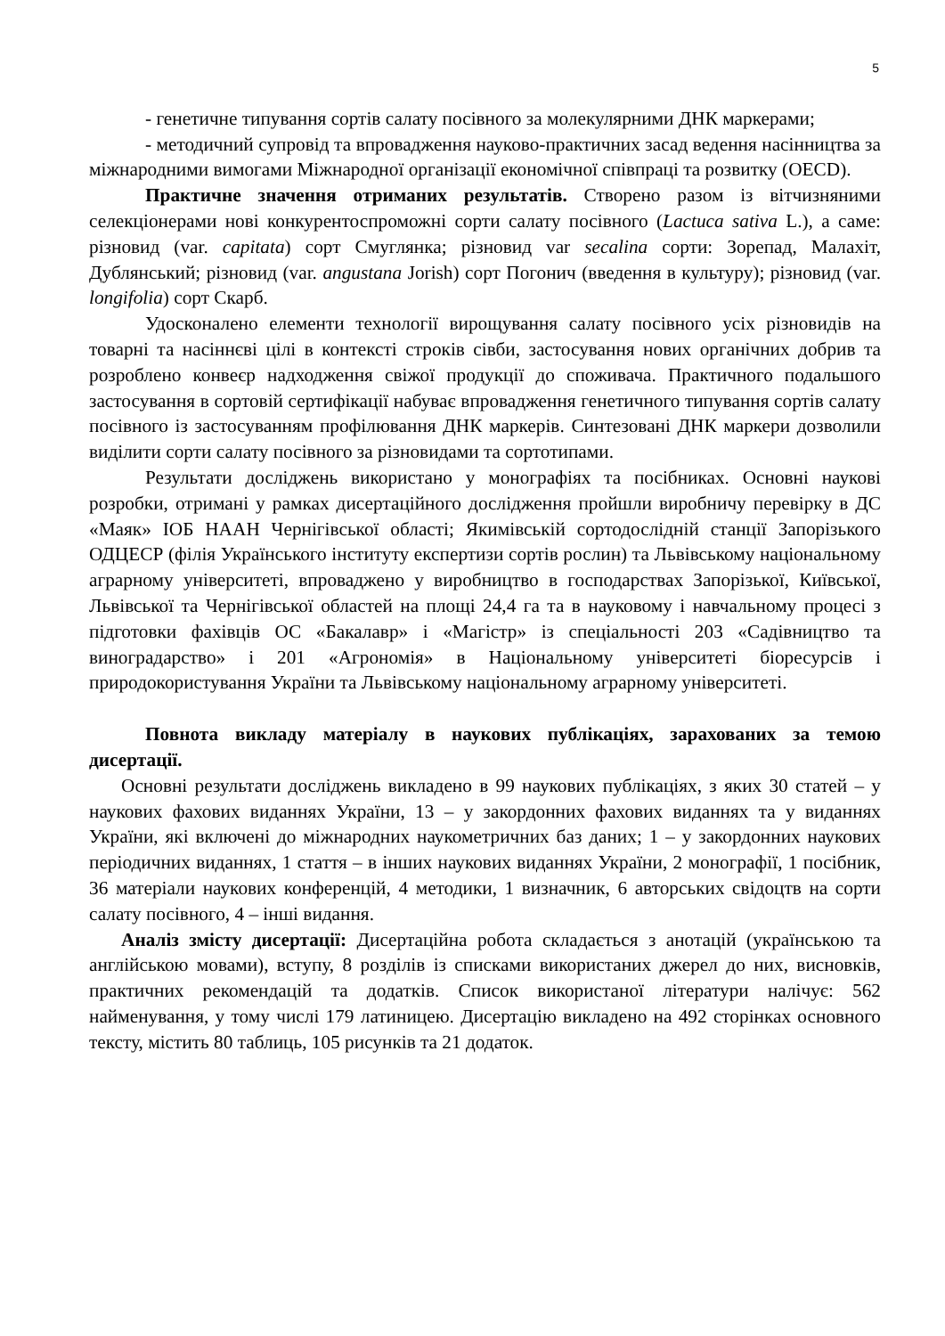5
- генетичне типування сортів салату посівного за молекулярними ДНК маркерами;
- методичний супровід та впровадження науково-практичних засад ведення насінництва за міжнародними вимогами Міжнародної організації економічної співпраці та розвитку (OECD).
Практичне значення отриманих результатів. Створено разом із вітчизняними селекціонерами нові конкурентоспроможні сорти салату посівного (Lactuca sativa L.), а саме: різновид (var. capitata) сорт Смуглянка; різновид var secalina сорти: Зорепад, Малахіт, Дублянський; різновид (var. angustana Jorish) сорт Погонич (введення в культуру); різновид (var. longifolia) сорт Скарб.
Удосконалено елементи технології вирощування салату посівного усіх різновидів на товарні та насіннєві цілі в контексті строків сівби, застосування нових органічних добрив та розроблено конвеєр надходження свіжої продукції до споживача. Практичного подальшого застосування в сортовій сертифікації набуває впровадження генетичного типування сортів салату посівного із застосуванням профілювання ДНК маркерів. Синтезовані ДНК маркери дозволили виділити сорти салату посівного за різновидами та сортотипами.
Результати досліджень використано у монографіях та посібниках. Основні наукові розробки, отримані у рамках дисертаційного дослідження пройшли виробничу перевірку в ДС «Маяк» ІОБ НААН Чернігівської області; Якимівській сортодослідній станції Запорізького ОДЦЕСР (філія Українського інституту експертизи сортів рослин) та Львівському національному аграрному університеті, впроваджено у виробництво в господарствах Запорізької, Київської, Львівської та Чернігівської областей на площі 24,4 га та в науковому і навчальному процесі з підготовки фахівців ОС «Бакалавр» і «Магістр» із спеціальності 203 «Садівництво та виноградарство» і 201 «Агрономія» в Національному університеті біоресурсів і природокористування України та Львівському національному аграрному університеті.
Повнота викладу матеріалу в наукових публікаціях, зарахованих за темою дисертації.
Основні результати досліджень викладено в 99 наукових публікаціях, з яких 30 статей – у наукових фахових виданнях України, 13 – у закордонних фахових виданнях та у виданнях України, які включені до міжнародних наукометричних баз даних; 1 – у закордонних наукових періодичних виданнях, 1 стаття – в інших наукових виданнях України, 2 монографії, 1 посібник, 36 матеріали наукових конференцій, 4 методики, 1 визначник, 6 авторських свідоцтв на сорти салату посівного, 4 – інші видання.
Аналіз змісту дисертації: Дисертаційна робота складається з анотацій (українською та англійською мовами), вступу, 8 розділів із списками використаних джерел до них, висновків, практичних рекомендацій та додатків. Список використаної літератури налічує: 562 найменування, у тому числі 179 латиницею. Дисертацію викладено на 492 сторінках основного тексту, містить 80 таблиць, 105 рисунків та 21 додаток.